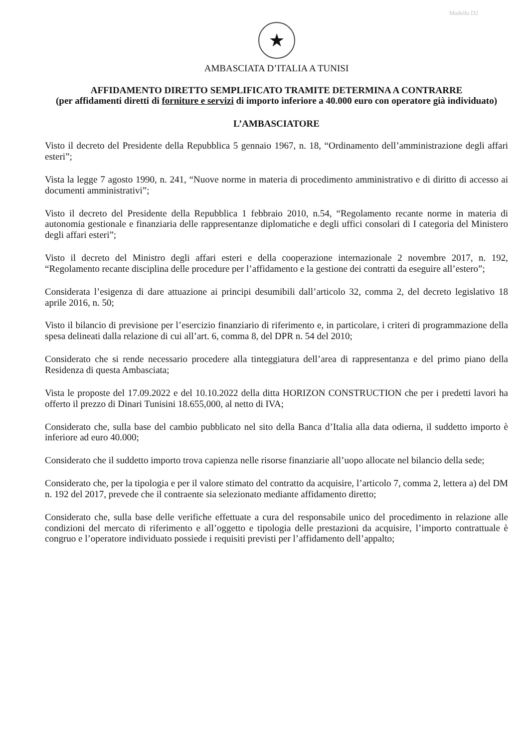Modello D2
★
AMBASCIATA D’ITALIA A TUNISI
AFFIDAMENTO DIRETTO SEMPLIFICATO TRAMITE DETERMINA A CONTRARRE
(per affidamenti diretti di forniture e servizi di importo inferiore a 40.000 euro con operatore già individuato)
L’AMBASCIATORE
Visto il decreto del Presidente della Repubblica 5 gennaio 1967, n. 18, “Ordinamento dell’amministrazione degli affari esteri”;
Vista la legge 7 agosto 1990, n. 241, “Nuove norme in materia di procedimento amministrativo e di diritto di accesso ai documenti amministrativi”;
Visto il decreto del Presidente della Repubblica 1 febbraio 2010, n.54, “Regolamento recante norme in materia di autonomia gestionale e finanziaria delle rappresentanze diplomatiche e degli uffici consolari di I categoria del Ministero degli affari esteri”;
Visto il decreto del Ministro degli affari esteri e della cooperazione internazionale 2 novembre 2017, n. 192, “Regolamento recante disciplina delle procedure per l’affidamento e la gestione dei contratti da eseguire all’estero”;
Considerata l’esigenza di dare attuazione ai principi desumibili dall’articolo 32, comma 2, del decreto legislativo 18 aprile 2016, n. 50;
Visto il bilancio di previsione per l’esercizio finanziario di riferimento e, in particolare, i criteri di programmazione della spesa delineati dalla relazione di cui all’art. 6, comma 8, del DPR n. 54 del 2010;
Considerato che si rende necessario procedere alla tinteggiatura dell’area di rappresentanza e del primo piano della Residenza di questa Ambasciata;
Vista le proposte del 17.09.2022 e del 10.10.2022 della ditta HORIZON CONSTRUCTION che per i predetti lavori ha offerto il prezzo di Dinari Tunisini 18.655,000, al netto di IVA;
Considerato che, sulla base del cambio pubblicato nel sito della Banca d’Italia alla data odierna, il suddetto importo è inferiore ad euro 40.000;
Considerato che il suddetto importo trova capienza nelle risorse finanziarie all’uopo allocate nel bilancio della sede;
Considerato che, per la tipologia e per il valore stimato del contratto da acquisire, l’articolo 7, comma 2, lettera a) del DM n. 192 del 2017, prevede che il contraente sia selezionato mediante affidamento diretto;
Considerato che, sulla base delle verifiche effettuate a cura del responsabile unico del procedimento in relazione alle condizioni del mercato di riferimento e all’oggetto e tipologia delle prestazioni da acquisire, l’importo contrattuale è congruo e l’operatore individuato possiede i requisiti previsti per l’affidamento dell’appalto;